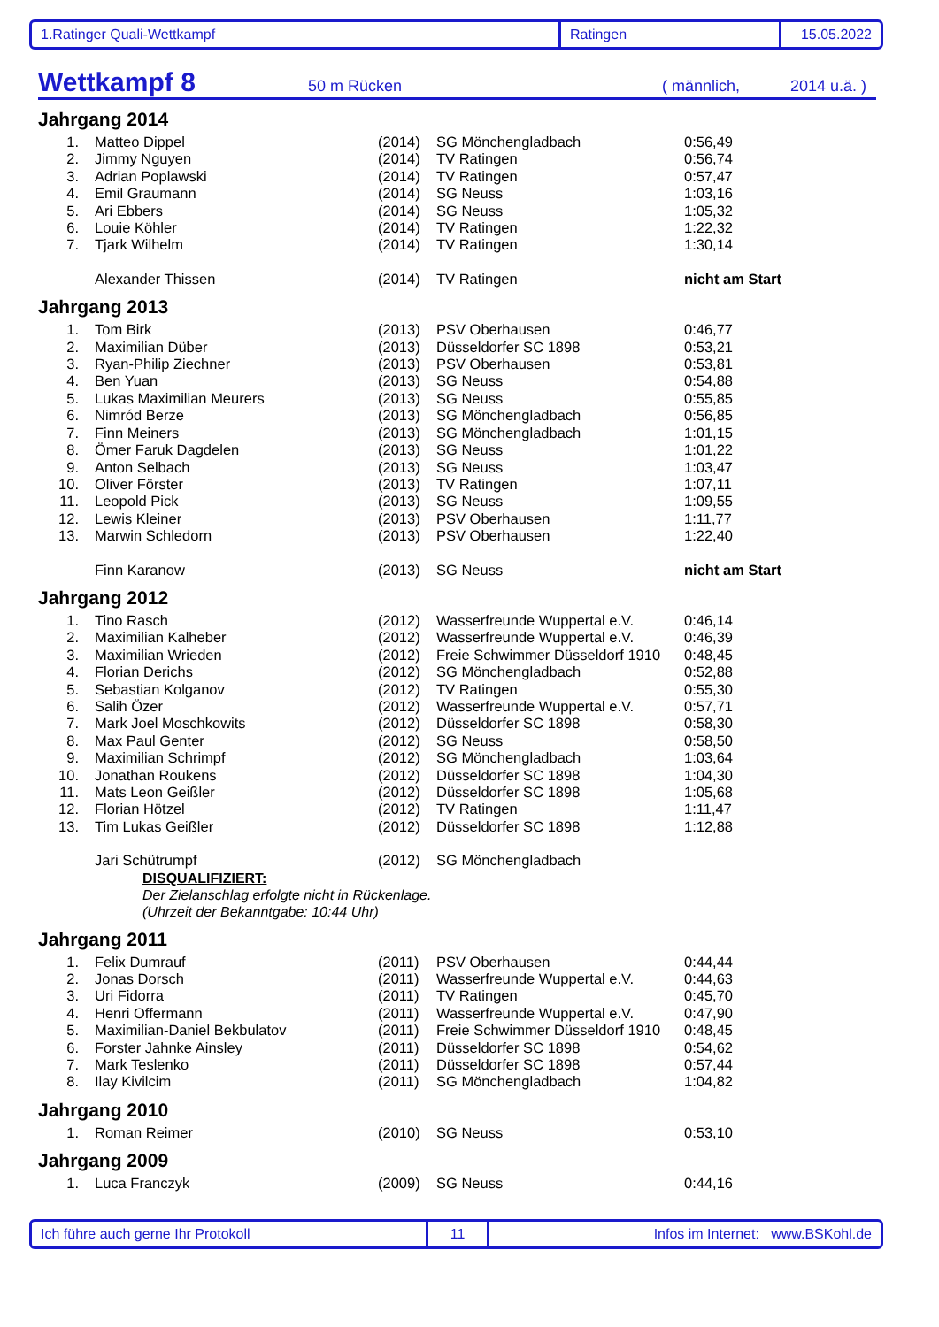1.Ratinger Quali-Wettkampf Ratingen 15.05.2022
Wettkampf 8 50 m Rücken ( männlich, 2014 u.ä. )
Jahrgang 2014
| 1. | Matteo Dippel | (2014) | SG Mönchengladbach | 0:56,49 |
| 2. | Jimmy Nguyen | (2014) | TV Ratingen | 0:56,74 |
| 3. | Adrian Poplawski | (2014) | TV Ratingen | 0:57,47 |
| 4. | Emil Graumann | (2014) | SG Neuss | 1:03,16 |
| 5. | Ari Ebbers | (2014) | SG Neuss | 1:05,32 |
| 6. | Louie Köhler | (2014) | TV Ratingen | 1:22,32 |
| 7. | Tjark Wilhelm | (2014) | TV Ratingen | 1:30,14 |
| | Alexander Thissen | (2014) | TV Ratingen | nicht am Start |
Jahrgang 2013
| 1. | Tom Birk | (2013) | PSV Oberhausen | 0:46,77 |
| 2. | Maximilian Düber | (2013) | Düsseldorfer SC 1898 | 0:53,21 |
| 3. | Ryan-Philip Ziechner | (2013) | PSV Oberhausen | 0:53,81 |
| 4. | Ben Yuan | (2013) | SG Neuss | 0:54,88 |
| 5. | Lukas Maximilian Meurers | (2013) | SG Neuss | 0:55,85 |
| 6. | Nimród Berze | (2013) | SG Mönchengladbach | 0:56,85 |
| 7. | Finn Meiners | (2013) | SG Mönchengladbach | 1:01,15 |
| 8. | Ömer Faruk Dagdelen | (2013) | SG Neuss | 1:01,22 |
| 9. | Anton Selbach | (2013) | SG Neuss | 1:03,47 |
| 10. | Oliver Förster | (2013) | TV Ratingen | 1:07,11 |
| 11. | Leopold Pick | (2013) | SG Neuss | 1:09,55 |
| 12. | Lewis Kleiner | (2013) | PSV Oberhausen | 1:11,77 |
| 13. | Marwin Schledorn | (2013) | PSV Oberhausen | 1:22,40 |
| | Finn Karanow | (2013) | SG Neuss | nicht am Start |
Jahrgang 2012
| 1. | Tino Rasch | (2012) | Wasserfreunde Wuppertal e.V. | 0:46,14 |
| 2. | Maximilian Kalheber | (2012) | Wasserfreunde Wuppertal e.V. | 0:46,39 |
| 3. | Maximilian Wrieden | (2012) | Freie Schwimmer Düsseldorf 1910 | 0:48,45 |
| 4. | Florian Derichs | (2012) | SG Mönchengladbach | 0:52,88 |
| 5. | Sebastian Kolganov | (2012) | TV Ratingen | 0:55,30 |
| 6. | Salih Özer | (2012) | Wasserfreunde Wuppertal e.V. | 0:57,71 |
| 7. | Mark Joel Moschkowits | (2012) | Düsseldorfer SC 1898 | 0:58,30 |
| 8. | Max Paul Genter | (2012) | SG Neuss | 0:58,50 |
| 9. | Maximilian Schrimpf | (2012) | SG Mönchengladbach | 1:03,64 |
| 10. | Jonathan Roukens | (2012) | Düsseldorfer SC 1898 | 1:04,30 |
| 11. | Mats Leon Geißler | (2012) | Düsseldorfer SC 1898 | 1:05,68 |
| 12. | Florian Hötzel | (2012) | TV Ratingen | 1:11,47 |
| 13. | Tim Lukas Geißler | (2012) | Düsseldorfer SC 1898 | 1:12,88 |
| | Jari Schütrumpf | (2012) | SG Mönchengladbach | |
DISQUALIFIZIERT:
Der Zielanschlag erfolgte nicht in Rückenlage.
(Uhrzeit der Bekanntgabe: 10:44 Uhr)
Jahrgang 2011
| 1. | Felix Dumrauf | (2011) | PSV Oberhausen | 0:44,44 |
| 2. | Jonas Dorsch | (2011) | Wasserfreunde Wuppertal e.V. | 0:44,63 |
| 3. | Uri Fidorra | (2011) | TV Ratingen | 0:45,70 |
| 4. | Henri Offermann | (2011) | Wasserfreunde Wuppertal e.V. | 0:47,90 |
| 5. | Maximilian-Daniel Bekbulatov | (2011) | Freie Schwimmer Düsseldorf 1910 | 0:48,45 |
| 6. | Forster Jahnke Ainsley | (2011) | Düsseldorfer SC 1898 | 0:54,62 |
| 7. | Mark Teslenko | (2011) | Düsseldorfer SC 1898 | 0:57,44 |
| 8. | Ilay Kivilcim | (2011) | SG Mönchengladbach | 1:04,82 |
Jahrgang 2010
| 1. | Roman Reimer | (2010) | SG Neuss | 0:53,10 |
Jahrgang 2009
| 1. | Luca Franczyk | (2009) | SG Neuss | 0:44,16 |
Ich führe auch gerne Ihr Protokoll 11
Infos im Internet: www.BSKohl.de